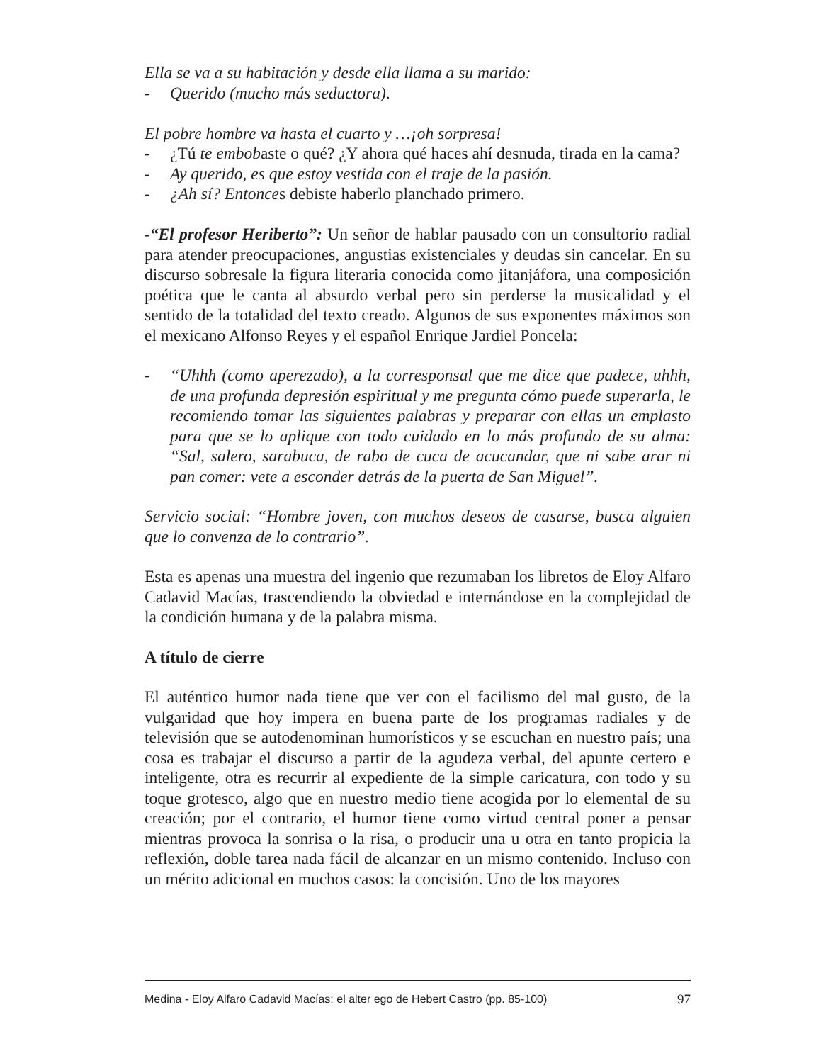Ella se va a su habitación y desde ella llama a su marido:
- Querido (mucho más seductora).
El pobre hombre va hasta el cuarto y …¡oh sorpresa!
- ¿Tú te embobaste o qué? ¿Y ahora qué haces ahí desnuda, tirada en la cama?
- Ay querido, es que estoy vestida con el traje de la pasión.
- ¿Ah sí? Entonces debiste haberlo planchado primero.
-“El profesor Heriberto”: Un señor de hablar pausado con un consultorio radial para atender preocupaciones, angustias existenciales y deudas sin cancelar. En su discurso sobresale la figura literaria conocida como jitanjáfora, una composición poética que le canta al absurdo verbal pero sin perderse la musicalidad y el sentido de la totalidad del texto creado. Algunos de sus exponentes máximos son el mexicano Alfonso Reyes y el español Enrique Jardiel Poncela:
- “Uhhh (como aperezado), a la corresponsal que me dice que padece, uhhh, de una profunda depresión espiritual y me pregunta cómo puede superarla, le recomiendo tomar las siguientes palabras y preparar con ellas un emplasto para que se lo aplique con todo cuidado en lo más profundo de su alma: “Sal, salero, sarabuca, de rabo de cuca de acucandar, que ni sabe arar ni pan comer: vete a esconder detrás de la puerta de San Miguel”.
Servicio social: “Hombre joven, con muchos deseos de casarse, busca alguien que lo convenza de lo contrario”.
Esta es apenas una muestra del ingenio que rezumaban los libretos de Eloy Alfaro Cadavid Macías, trascendiendo la obviedad e internándose en la complejidad de la condición humana y de la palabra misma.
A título de cierre
El auténtico humor nada tiene que ver con el facilismo del mal gusto, de la vulgaridad que hoy impera en buena parte de los programas radiales y de televisión que se autodenominan humorísticos y se escuchan en nuestro país; una cosa es trabajar el discurso a partir de la agudeza verbal, del apunte certero e inteligente, otra es recurrir al expediente de la simple caricatura, con todo y su toque grotesco, algo que en nuestro medio tiene acogida por lo elemental de su creación; por el contrario, el humor tiene como virtud central poner a pensar mientras provoca la sonrisa o la risa, o producir una u otra en tanto propicia la reflexión, doble tarea nada fácil de alcanzar en un mismo contenido. Incluso con un mérito adicional en muchos casos: la concisión. Uno de los mayores
Medina - Eloy Alfaro Cadavid Macías: el alter ego de Hebert Castro (pp. 85-100) 97